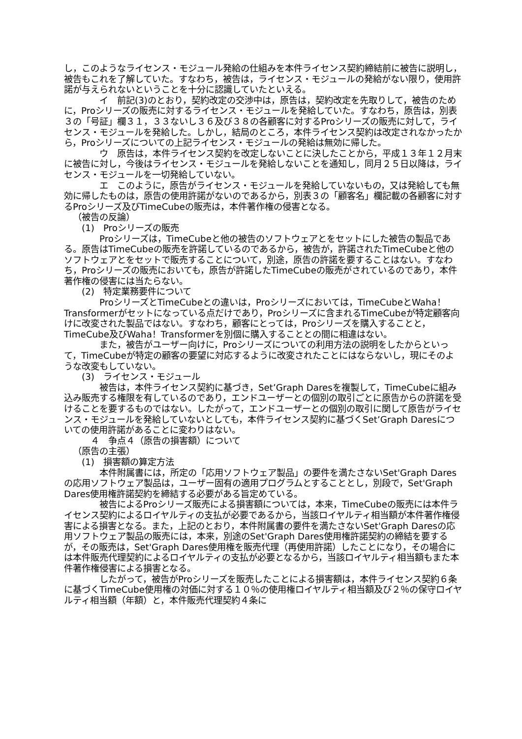し，このようなライセンス・モジュール発給の仕組みを本件ライセンス契約締結前に被告に説明し，被告もこれを了解していた。すなわち，被告は，ライセンス・モジュールの発給がない限り，使用許諾が与えられないということを十分に認識していたといえる。
イ　前記(3)のとおり，契約改定の交渉中は，原告は，契約改定を先取りして，被告のために，Proシリーズの販売に対するライセンス・モジュールを発給していた。すなわち，原告は，別表３の「号証」欄３１，３３ないし３６及び３８の各顧客に対するProシリーズの販売に対して，ライセンス・モジュールを発給した。しかし，結局のところ，本件ライセンス契約は改定されなかったから，Proシリーズについての上記ライセンス・モジュールの発給は無効に帰した。
ウ　原告は，本件ライセンス契約を改定しないことに決したことから，平成１３年１２月末に被告に対し，今後はライセンス・モジュールを発給しないことを通知し，同月２５日以降は，ライセンス・モジュールを一切発給していない。
エ　このように，原告がライセンス・モジュールを発給していないもの，又は発給しても無効に帰したものは，原告の使用許諾がないのであるから，別表３の「顧客名」欄記載の各顧客に対するProシリーズ及びTimeCubeの販売は，本件著作権の侵害となる。
（被告の反論）
(1)　Proシリーズの販売
Proシリーズは，TimeCubeと他の被告のソフトウェアとをセットにした被告の製品である。原告はTimeCubeの販売を許諾しているのであるから，被告が，許諾されたTimeCubeと他のソフトウェアとをセットで販売することについて，別途，原告の許諾を要することはない。すなわち，Proシリーズの販売においても，原告が許諾したTimeCubeの販売がされているのであり，本件著作権の侵害には当たらない。
(2)　特定業務要件について
ProシリーズとTimeCubeとの違いは，Proシリーズにおいては，TimeCubeとWaha！Transformerがセットになっている点だけであり，Proシリーズに含まれるTimeCubeが特定顧客向けに改変された製品ではない。すなわち，顧客にとっては，Proシリーズを購入することと，TimeCube及びWaha！Transformerを別個に購入することとの間に相違はない。
また，被告がユーザー向けに，Proシリーズについての利用方法の説明をしたからといって，TimeCubeが特定の顧客の要望に対応するように改変されたことにはならないし，現にそのような改変もしていない。
(3)　ライセンス・モジュール
被告は，本件ライセンス契約に基づき，Set’Graph Daresを複製して，TimeCubeに組み込み販売する権限を有しているのであり，エンドユーザーとの個別の取引ごとに原告からの許諾を受けることを要するものではない。したがって，エンドユーザーとの個別の取引に関して原告がライセンス・モジュールを発給していないとしても，本件ライセンス契約に基づくSet’Graph Daresについての使用許諾があることに変わりはない。
４　争点４（原告の損害額）について
（原告の主張）
(1)　損害額の算定方法
本件附属書には，所定の「応用ソフトウェア製品」の要件を満たさないSet'Graph Daresの応用ソフトウェア製品は，ユーザー固有の適用プログラムとすることとし，別段で，Set'Graph Dares使用権許諾契約を締結する必要がある旨定めている。
被告によるProシリーズ販売による損害額については，本来，TimeCubeの販売には本件ライセンス契約によるロイヤルティの支払が必要であるから，当該ロイヤルティ相当額が本件著作権侵害による損害となる。また，上記のとおり，本件附属書の要件を満たさないSet'Graph Daresの応用ソフトウェア製品の販売には，本来，別途のSet'Graph Dares使用権許諾契約の締結を要するが，その販売は，Set'Graph Dares使用権を販売代理（再使用許諾）したことになり，その場合には本件販売代理契約によるロイヤルティの支払が必要となるから，当該ロイヤルティ相当額もまた本件著作権侵害による損害となる。
したがって，被告がProシリーズを販売したことによる損害額は，本件ライセンス契約６条に基づくTimeCube使用権の対価に対する１０％の使用権ロイヤルティ相当額及び２％の保守ロイヤルティ相当額（年額）と，本件販売代理契約４条に